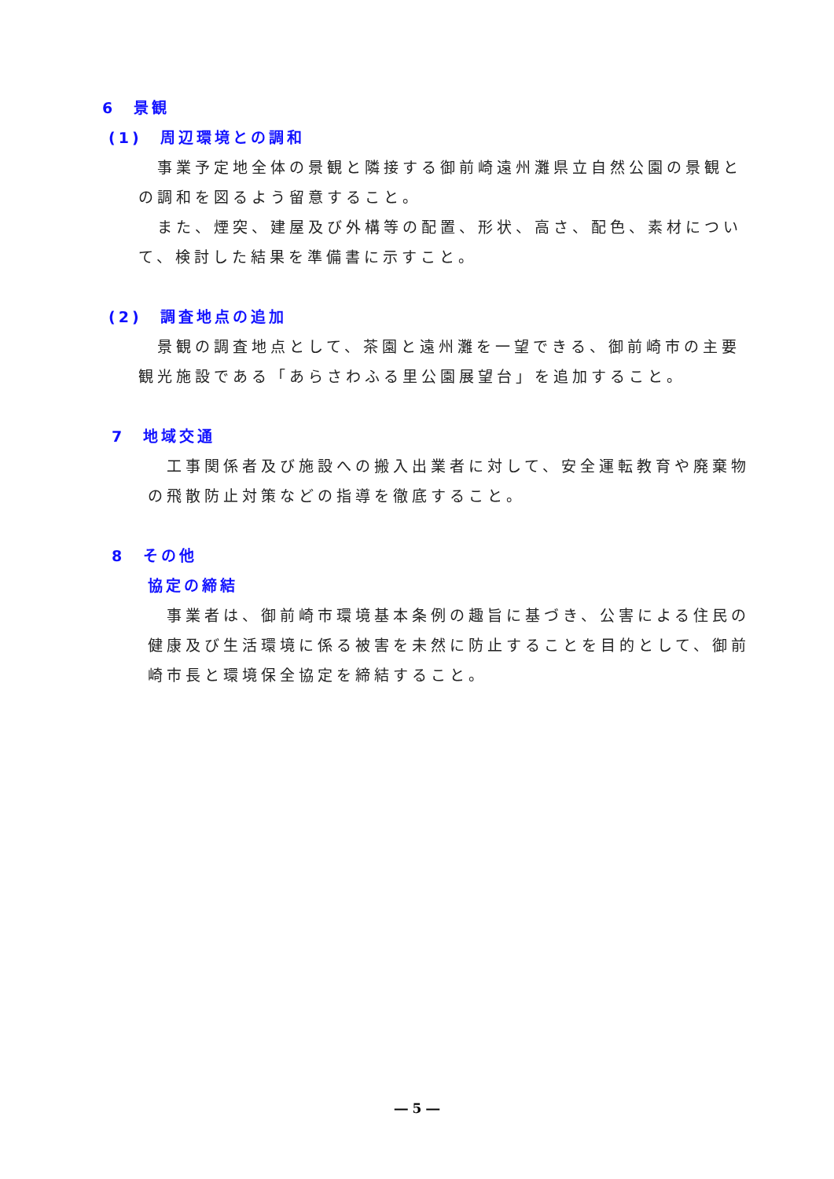6　景観
(1)　周辺環境との調和
　事業予定地全体の景観と隣接する御前崎遠州灘県立自然公園の景観との調和を図るよう留意すること。
　また、煙突、建屋及び外構等の配置、形状、高さ、配色、素材について、検討した結果を準備書に示すこと。
(2)　調査地点の追加
　景観の調査地点として、茶園と遠州灘を一望できる、御前崎市の主要観光施設である「あらさわふる里公園展望台」を追加すること。
7　地域交通
　工事関係者及び施設への搬入出業者に対して、安全運転教育や廃棄物の飛散防止対策などの指導を徹底すること。
8　その他
協定の締結
　事業者は、御前崎市環境基本条例の趣旨に基づき、公害による住民の健康及び生活環境に係る被害を未然に防止することを目的として、御前崎市長と環境保全協定を締結すること。
― 5 ―